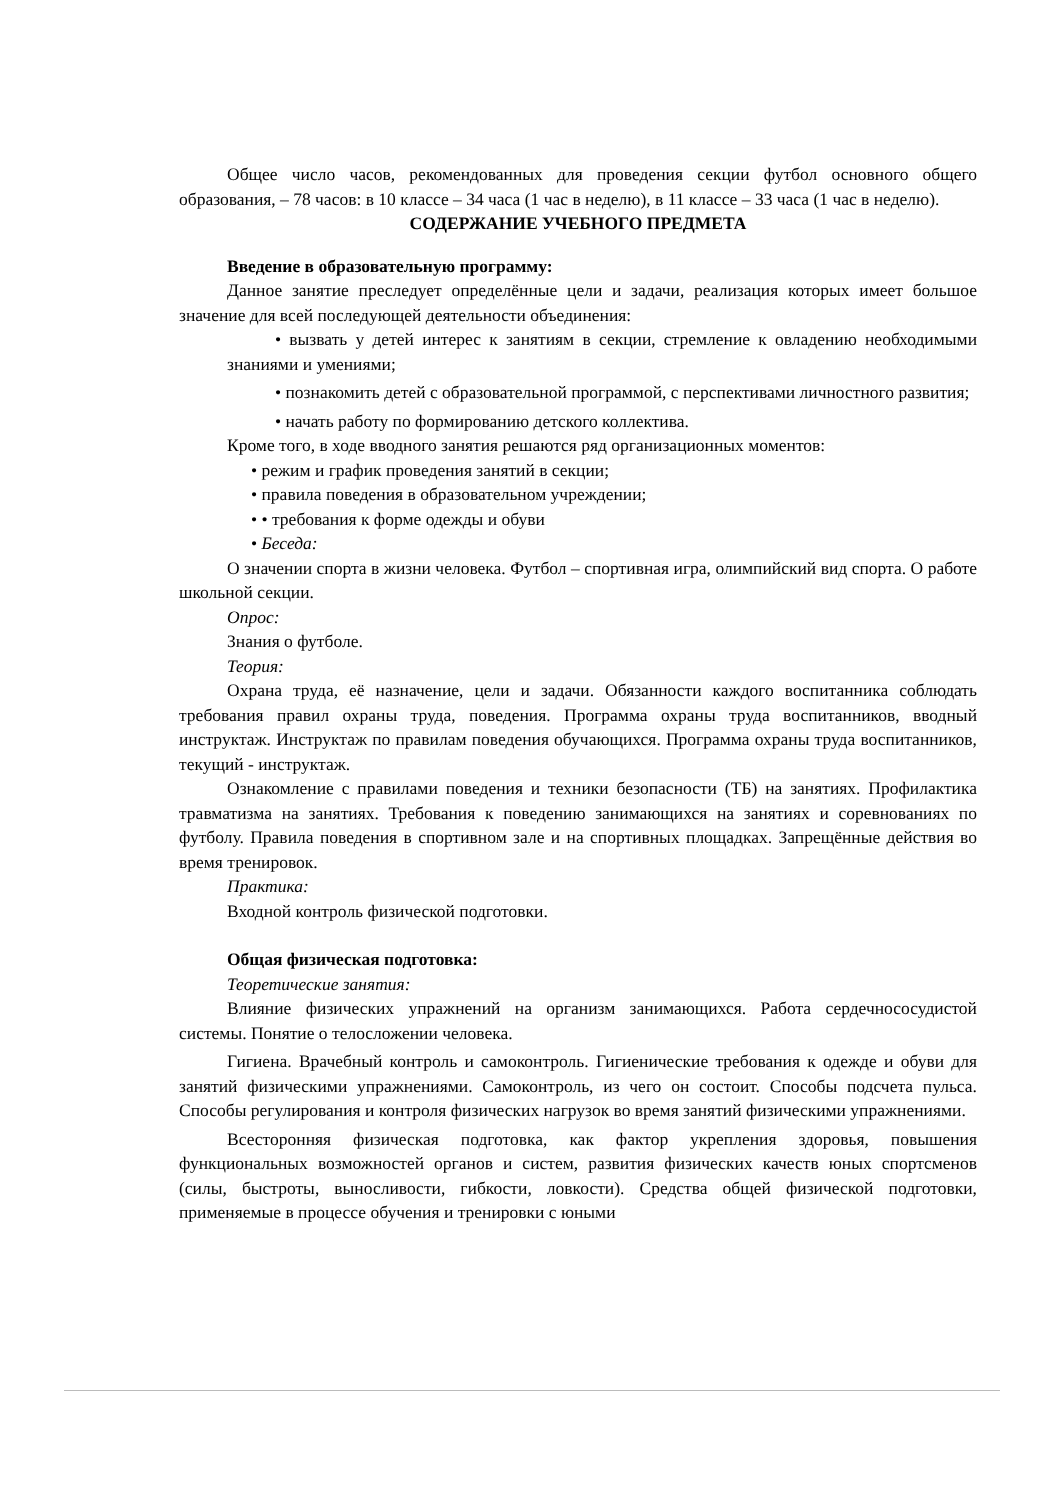Общее число часов, рекомендованных для проведения секции футбол основного общего образования, – 78 часов: в 10 классе – 34 часа (1 час в неделю), в 11 классе – 33 часа (1 час в неделю).
СОДЕРЖАНИЕ УЧЕБНОГО ПРЕДМЕТА
Введение в образовательную программу:
Данное занятие преследует определённые цели и задачи, реализация которых имеет большое значение для всей последующей деятельности объединения:
• вызвать у детей интерес к занятиям в секции, стремление к овладению необходимыми знаниями и умениями;
• познакомить детей с образовательной программой, с перспективами личностного развития;
• начать работу по формированию детского коллектива.
Кроме того, в ходе вводного занятия решаются ряд организационных моментов:
• режим и график проведения занятий в секции;
• правила поведения в образовательном учреждении;
• • требования к форме одежды и обуви
• Беседа:
О значении спорта в жизни человека. Футбол – спортивная игра, олимпийский вид спорта. О работе школьной секции.
Опрос:
Знания о футболе.
Теория:
Охрана труда, её назначение, цели и задачи. Обязанности каждого воспитанника соблюдать требования правил охраны труда, поведения. Программа охраны труда воспитанников, вводный инструктаж. Инструктаж по правилам поведения обучающихся. Программа охраны труда воспитанников, текущий - инструктаж.
Ознакомление с правилами поведения и техники безопасности (ТБ) на занятиях. Профилактика травматизма на занятиях. Требования к поведению занимающихся на занятиях и соревнованиях по футболу. Правила поведения в спортивном зале и на спортивных площадках. Запрещённые действия во время тренировок.
Практика:
Входной контроль физической подготовки.
Общая физическая подготовка:
Теоретические занятия:
Влияние физических упражнений на организм занимающихся. Работа сердечнососудистой системы. Понятие о телосложении человека.
Гигиена. Врачебный контроль и самоконтроль. Гигиенические требования к одежде и обуви для занятий физическими упражнениями. Самоконтроль, из чего он состоит. Способы подсчета пульса. Способы регулирования и контроля физических нагрузок во время занятий физическими упражнениями.
Всесторонняя физическая подготовка, как фактор укрепления здоровья, повышения функциональных возможностей органов и систем, развития физических качеств юных спортсменов (силы, быстроты, выносливости, гибкости, ловкости). Средства общей физической подготовки, применяемые в процессе обучения и тренировки с юными